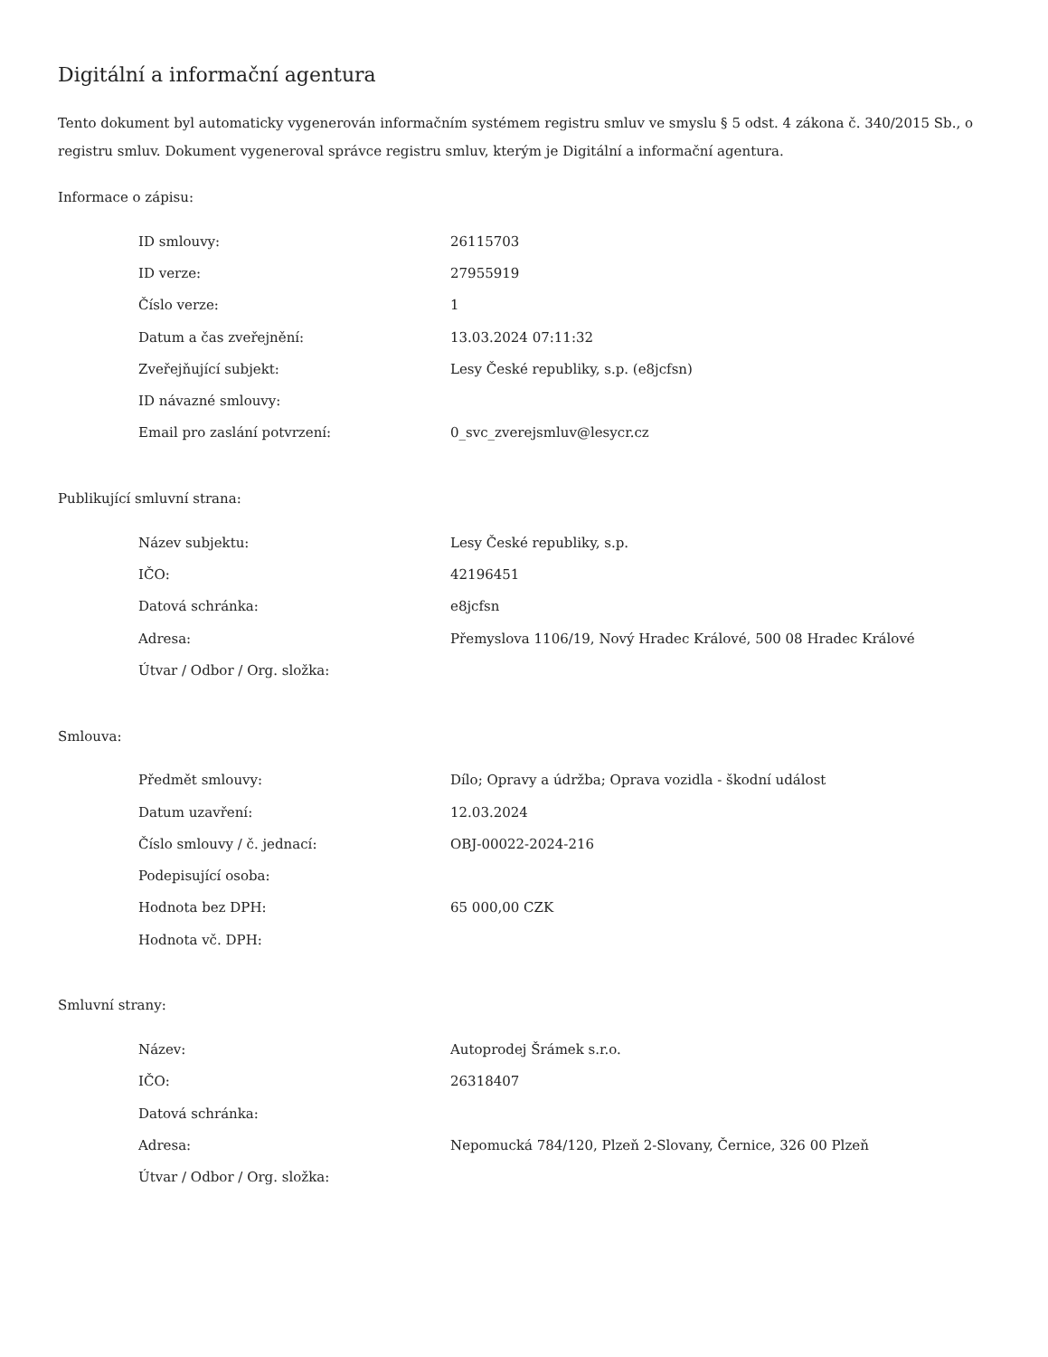Digitální a informační agentura
Tento dokument byl automaticky vygenerován informačním systémem registru smluv ve smyslu § 5 odst. 4 zákona č. 340/2015 Sb., o registru smluv. Dokument vygeneroval správce registru smluv, kterým je Digitální a informační agentura.
Informace o zápisu:
| ID smlouvy: | 26115703 |
| ID verze: | 27955919 |
| Číslo verze: | 1 |
| Datum a čas zveřejnění: | 13.03.2024 07:11:32 |
| Zveřejňující subjekt: | Lesy České republiky, s.p. (e8jcfsn) |
| ID návazné smlouvy: | |
| Email pro zaslání potvrzení: | 0_svc_zverejsmluv@lesycr.cz |
Publikující smluvní strana:
| Název subjektu: | Lesy České republiky, s.p. |
| IČO: | 42196451 |
| Datová schránka: | e8jcfsn |
| Adresa: | Přemyslova 1106/19, Nový Hradec Králové, 500 08 Hradec Králové |
| Útvar / Odbor / Org. složka: | |
Smlouva:
| Předmět smlouvy: | Dílo; Opravy a údržba; Oprava vozidla - škodní událost |
| Datum uzavření: | 12.03.2024 |
| Číslo smlouvy / č. jednací: | OBJ-00022-2024-216 |
| Podepisující osoba: | |
| Hodnota bez DPH: | 65 000,00 CZK |
| Hodnota vč. DPH: | |
Smluvní strany:
| Název: | Autoprodej Šrámek s.r.o. |
| IČO: | 26318407 |
| Datová schránka: | |
| Adresa: | Nepomucká 784/120, Plzeň 2-Slovany, Černice, 326 00 Plzeň |
| Útvar / Odbor / Org. složka: | |